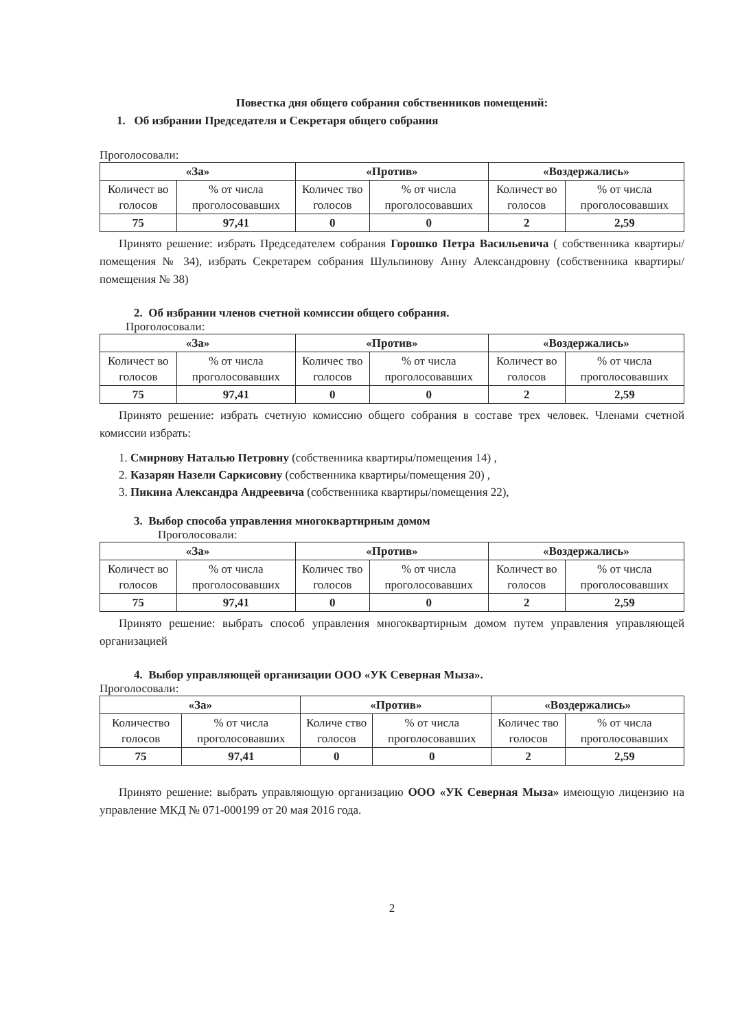Повестка дня общего собрания собственников помещений:
1. Об избрании Председателя и Секретаря общего собрания
Проголосовали:
| «За» | | «Против» | | «Воздержались» | |
| --- | --- | --- | --- | --- | --- |
| Количест во голосов | % от числа проголосовавших | Количес тво голосов | % от числа проголосовавших | Количест во голосов | % от числа проголосовавших |
| 75 | 97,41 | 0 | 0 | 2 | 2,59 |
Принято решение: избрать Председателем собрания Горошко Петра Васильевича ( собственника квартиры/помещения № 34), избрать Секретарем собрания Шульпинову Анну Александровну (собственника квартиры/помещения № 38)
2. Об избрании членов счетной комиссии общего собрания.
Проголосовали:
| «За» | | «Против» | | «Воздержались» | |
| --- | --- | --- | --- | --- | --- |
| Количест во голосов | % от числа проголосовавших | Количес тво голосов | % от числа проголосовавших | Количест во голосов | % от числа проголосовавших |
| 75 | 97,41 | 0 | 0 | 2 | 2,59 |
Принято решение: избрать счетную комиссию общего собрания в составе трех человек. Членами счетной комиссии избрать:
1. Смирнову Наталью Петровну (собственника квартиры/помещения 14) ,
2. Казарян Назели Саркисовну (собственника квартиры/помещения 20) ,
3. Пикина Александра Андреевича (собственника квартиры/помещения 22),
3. Выбор способа управления многоквартирным домом
Проголосовали:
| «За» | | «Против» | | «Воздержались» | |
| --- | --- | --- | --- | --- | --- |
| Количест во голосов | % от числа проголосовавших | Количес тво голосов | % от числа проголосовавших | Количест во голосов | % от числа проголосовавших |
| 75 | 97,41 | 0 | 0 | 2 | 2,59 |
Принято решение: выбрать способ управления многоквартирным домом путем управления управляющей организацией
4. Выбор управляющей организации ООО «УК Северная Мыза».
Проголосовали:
| «За» | | «Против» | | «Воздержались» | |
| --- | --- | --- | --- | --- | --- |
| Количество голосов | % от числа проголосовавших | Количе ство голосов | % от числа проголосовавших | Количес тво голосов | % от числа проголосовавших |
| 75 | 97,41 | 0 | 0 | 2 | 2,59 |
Принято решение: выбрать управляющую организацию ООО «УК Северная Мыза» имеющую лицензию на управление МКД № 071-000199 от 20 мая 2016 года.
2